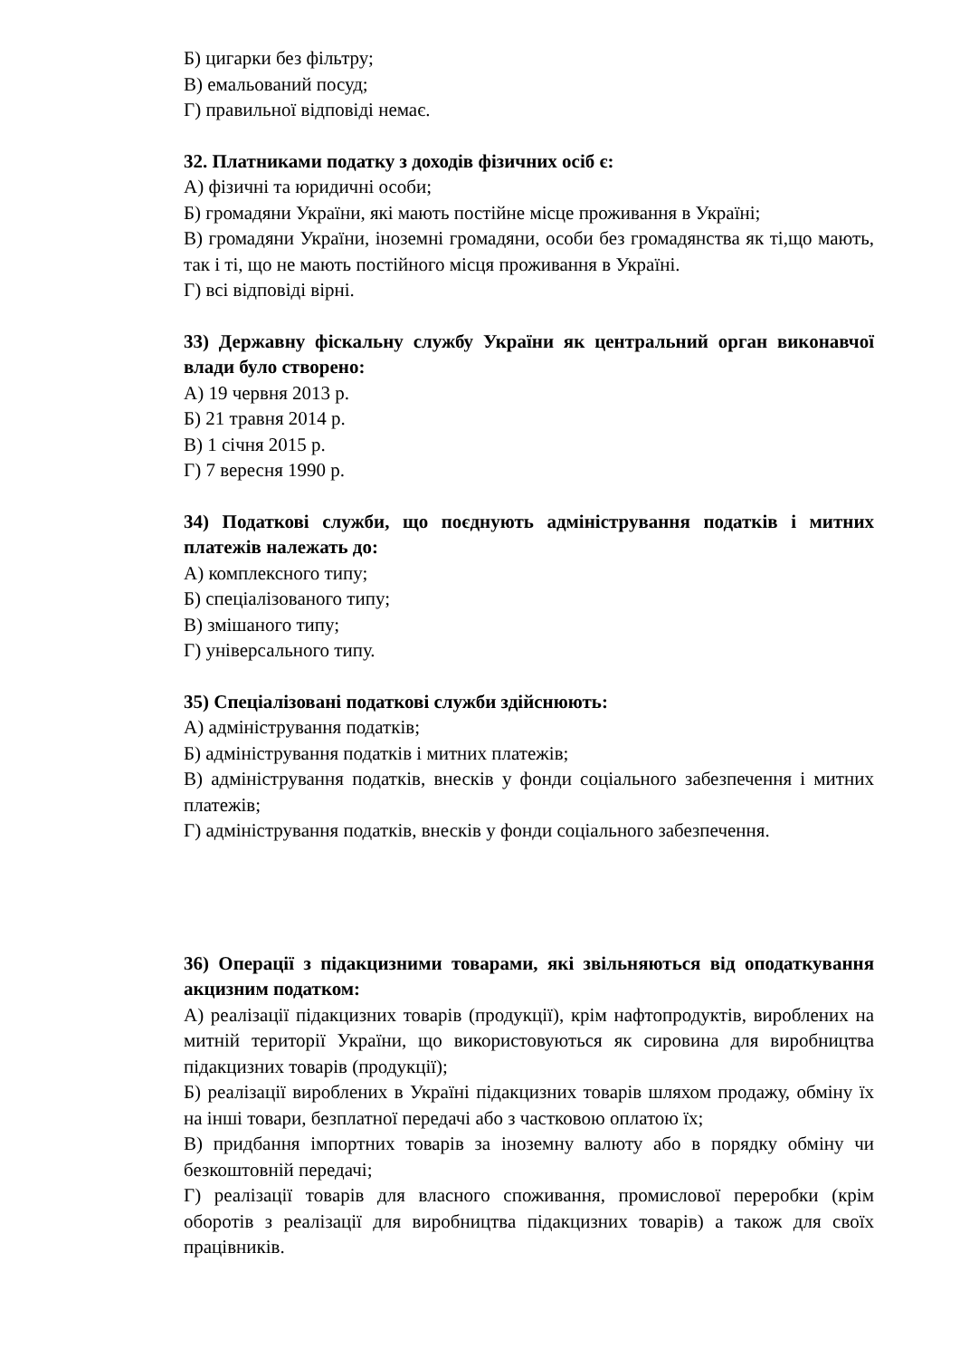Б) цигарки без фільтру;
В) емальований посуд;
Г) правильної відповіді немає.
32. Платниками податку з доходів фізичних осіб є:
А) фізичні та юридичні особи;
Б) громадяни України, які мають постійне місце проживання в Україні;
В) громадяни України, іноземні громадяни, особи без громадянства як ті,що мають, так і ті, що не мають постійного місця проживання в Україні.
Г) всі відповіді вірні.
33) Державну фіскальну службу України як центральний орган виконавчої влади було створено:
А) 19 червня 2013 р.
Б) 21 травня 2014 р.
В) 1 січня 2015 р.
Г) 7 вересня 1990 р.
34) Податкові служби, що поєднують адміністрування податків і митних платежів належать до:
А) комплексного типу;
Б) спеціалізованого типу;
В) змішаного типу;
Г) універсального типу.
35) Спеціалізовані податкові служби здійснюють:
А) адміністрування податків;
Б) адміністрування податків і митних платежів;
В) адміністрування податків, внесків у фонди соціального забезпечення і митних платежів;
Г) адміністрування податків, внесків у фонди соціального забезпечення.
36) Операції з підакцизними товарами, які звільняються від оподаткування акцизним податком:
А) реалізації підакцизних товарів (продукції), крім нафтопродуктів, вироблених на митній території України, що використовуються як сировина для виробництва підакцизних товарів (продукції);
Б) реалізації вироблених в Україні підакцизних товарів шляхом продажу, обміну їх на інші товари, безплатної передачі або з частковою оплатою їх;
В) придбання імпортних товарів за іноземну валюту або в порядку обміну чи безкоштовній передачі;
Г) реалізації товарів для власного споживання, промислової переробки (крім оборотів з реалізації для виробництва підакцизних товарів) а також для своїх працівників.